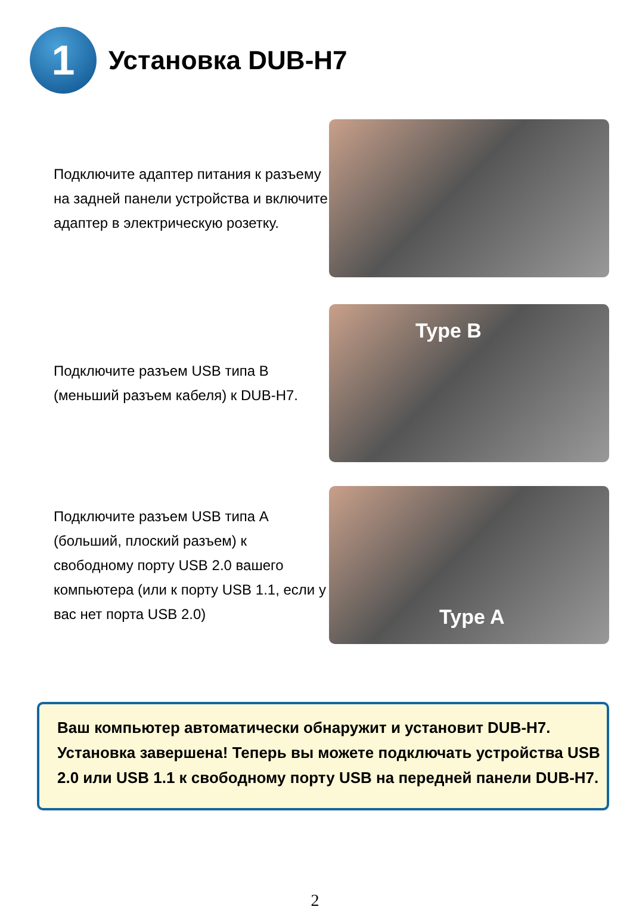1
Установка DUB-H7
Подключите адаптер питания к разъему на задней панели устройства и включите адаптер в электрическую розетку.
Подключите разъем USB типа B (меньший разъем кабеля) к DUB-H7.
Type B
Подключите разъем USB типа A (больший, плоский разъем) к свободному порту USB 2.0 вашего компьютера (или к порту USB 1.1, если у вас нет порта USB 2.0)
Type A
Ваш компьютер автоматически обнаружит и установит DUB-H7. Установка завершена! Теперь вы можете подключать устройства USB 2.0 или USB 1.1 к свободному порту USB на передней панели DUB-H7.
2